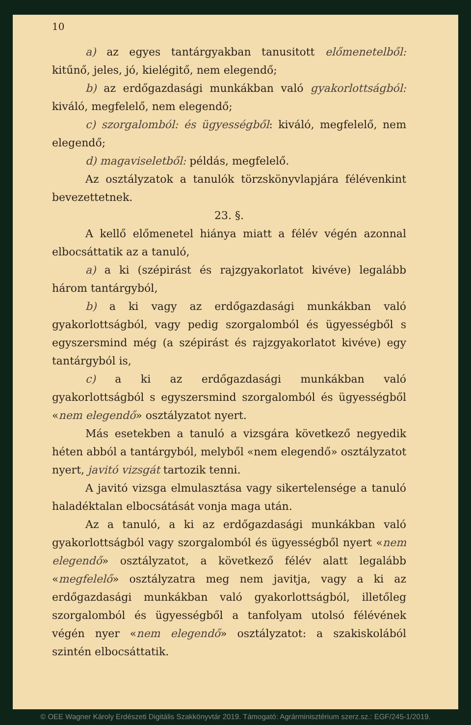10
a) az egyes tantárgyakban tanusitott előmenetelből: kitűnő, jeles, jó, kielégitő, nem elegendő;
b) az erdőgazdasági munkákban való gyakorlottságból: kiváló, megfelelő, nem elegendő;
c) szorgalomból: és ügyességből: kiváló, megfelelő, nem elegendő;
d) magaviseletből: példás, megfelelő.
Az osztályzatok a tanulók törzskönyvlapjára félévenkint bevezettetnek.
23. §.
A kellő előmenetel hiánya miatt a félév végén azonnal elbocsáttatik az a tanuló,
a) a ki (szépirást és rajzgyakorlatot kivéve) legalább három tantárgyból,
b) a ki vagy az erdőgazdasági munkákban való gyakorlottságból, vagy pedig szorgalomból és ügyességből s egyszersmind még (a szépirást és rajzgyakorlatot kivéve) egy tantárgyból is,
c) a ki az erdőgazdasági munkákban való gyakorlottságból s egyszersmind szorgalomból és ügyességből «nem elegendő» osztályzatot nyert.
Más esetekben a tanuló a vizsgára következő negyedik héten abból a tantárgyból, melyből «nem elegendő» osztályzatot nyert, javitó vizsgát tartozik tenni.
A javitó vizsga elmulasztása vagy sikertelensége a tanuló haladéktalan elbocsátását vonja maga után.
Az a tanuló, a ki az erdőgazdasági munkákban való gyakorlottságból vagy szorgalomból és ügyességből nyert «nem elegendő» osztályzatot, a következő félév alatt legalább «megfelelő» osztályzatra meg nem javitja, vagy a ki az erdőgazdasági munkákban való gyakorlottságból, illetőleg szorgalomból és ügyességből a tanfolyam utolsó félévének végén nyer «nem elegendő» osztályzatot: a szakiskolából szintén elbocsáttatik.
© OEE Wagner Károly Erdészeti Digitális Szakkönyvtár 2019. Támogató: Agrárminisztérium szerz.sz.: EGF/245-1/2019.